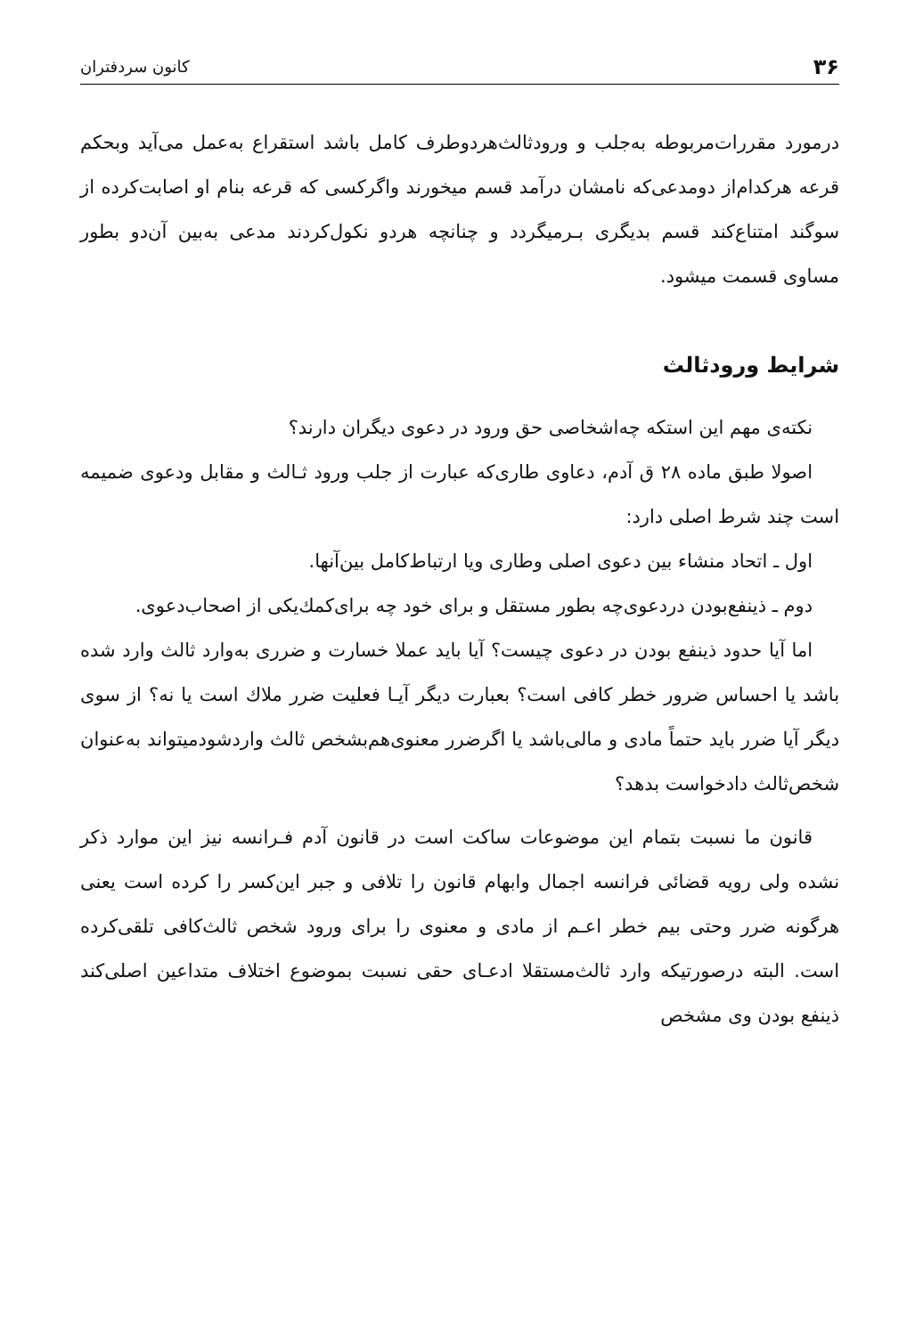۳۶ کانون سردفتران
درمورد مقررات‌مربوطه به‌جلب و ورودثالث‌هردوطرف کامل باشد استقراع به‌عمل می‌آید وبحکم قرعه هرکدام‌از دومدعی‌که نامشان درآمد قسم میخورند واگرکسی که قرعه بنام او اصابت‌کرده از سوگند امتناع‌کند قسم بدیگری بـرمیگردد و چنانچه هردو نکول‌کردند مدعی به‌بین آن‌دو بطور مساوی قسمت میشود.
شرایط ورودثالث
نکته‌ی مهم این استکه چه‌اشخاصی حق ورود در دعوی دیگران دارند؟
اصولا طبق ماده ۲۸ ق آدم، دعاوی طاری‌که عبارت از جلب ورود ثـالث و مقابل ودعوی ضمیمه است چند شرط اصلی دارد:
اول ـ اتحاد منشاء بین دعوی اصلی وطاری ویا ارتباط‌کامل بین‌آنها.
دوم ـ ذینفع‌بودن دردعوی‌چه بطور مستقل و برای خود چه برای‌کمك‌یکی از اصحاب‌دعوی.
اما آیا حدود ذینفع بودن در دعوی چیست؟ آیا باید عملا خسارت و ضرری به‌وارد ثالث وارد شده باشد یا احساس ضرور خطر کافی است؟ بعبارت دیگر آیـا فعلیت ضرر ملاك است یا نه؟ از سوی دیگر آیا ضرر باید حتماً مادی و مالی‌باشد یا اگرضرر معنوی‌هم‌بشخص ثالث واردشودمیتواند به‌عنوان شخص‌ثالث دادخواست بدهد؟
قانون ما نسبت بتمام این موضوعات ساکت است در قانون آدم فـرانسه نیز این موارد ذکر نشده ولی رویه قضائی فرانسه اجمال وابهام قانون را تلافی و جبر این‌کسر را کرده است یعنی هرگونه ضرر وحتی بیم خطر اعـم از مادی و معنوی را برای ورود شخص ثالث‌کافی تلقی‌کرده است. البته درصورتیکه وارد ثالث‌مستقلا ادعـای حقی نسبت بموضوع اختلاف متداعین اصلی‌کند ذینفع بودن وی مشخص